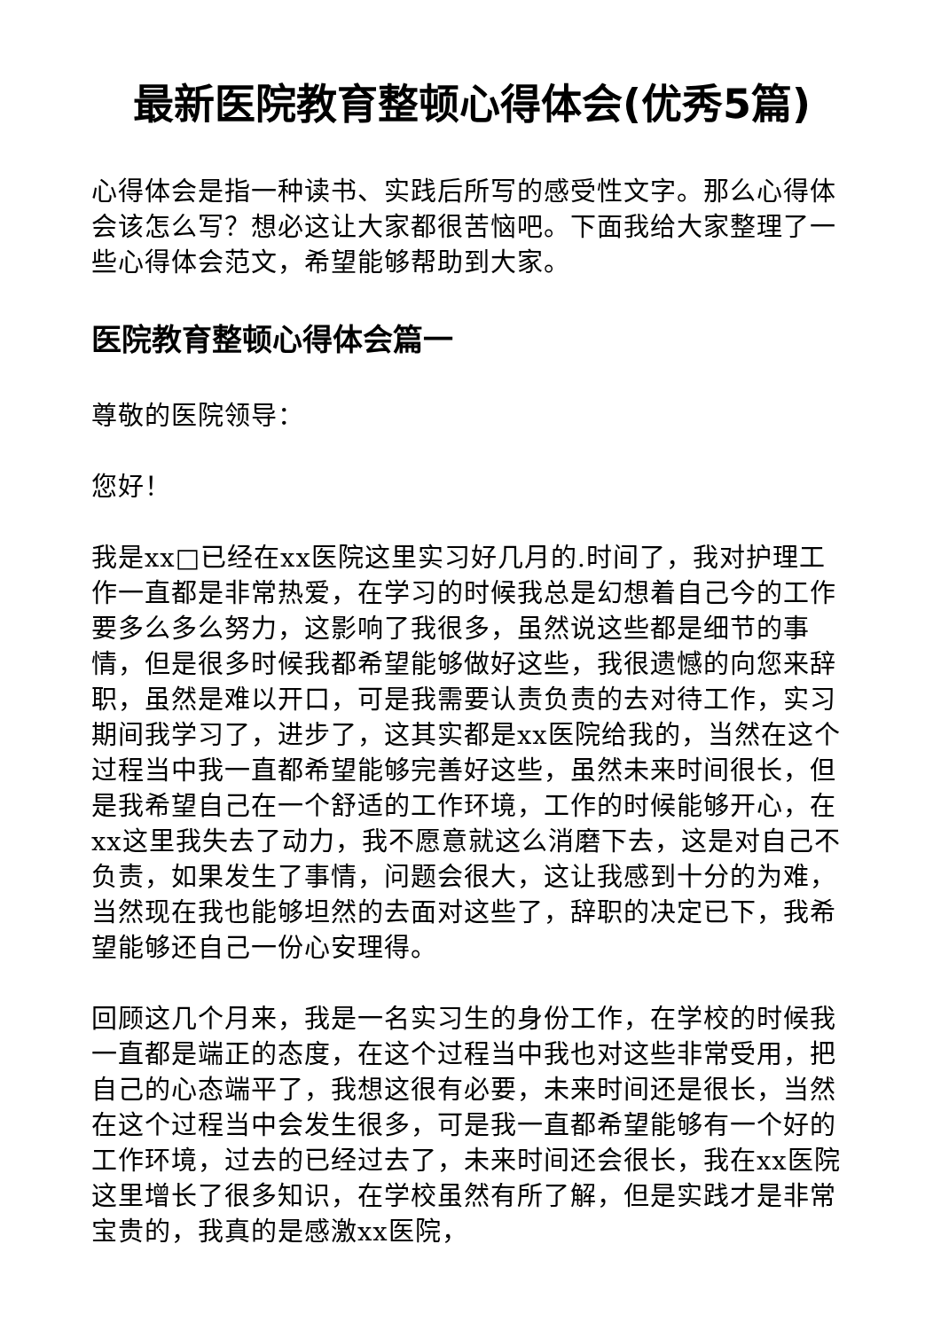最新医院教育整顿心得体会(优秀5篇)
心得体会是指一种读书、实践后所写的感受性文字。那么心得体会该怎么写？想必这让大家都很苦恼吧。下面我给大家整理了一些心得体会范文，希望能够帮助到大家。
医院教育整顿心得体会篇一
尊敬的医院领导：
您好！
我是xx□已经在xx医院这里实习好几月的.时间了，我对护理工作一直都是非常热爱，在学习的时候我总是幻想着自己今的工作要多么多么努力，这影响了我很多，虽然说这些都是细节的事情，但是很多时候我都希望能够做好这些，我很遗憾的向您来辞职，虽然是难以开口，可是我需要认责负责的去对待工作，实习期间我学习了，进步了，这其实都是xx医院给我的，当然在这个过程当中我一直都希望能够完善好这些，虽然未来时间很长，但是我希望自己在一个舒适的工作环境，工作的时候能够开心，在xx这里我失去了动力，我不愿意就这么消磨下去，这是对自己不负责，如果发生了事情，问题会很大，这让我感到十分的为难，当然现在我也能够坦然的去面对这些了，辞职的决定已下，我希望能够还自己一份心安理得。
回顾这几个月来，我是一名实习生的身份工作，在学校的时候我一直都是端正的态度，在这个过程当中我也对这些非常受用，把自己的心态端平了，我想这很有必要，未来时间还是很长，当然在这个过程当中会发生很多，可是我一直都希望能够有一个好的工作环境，过去的已经过去了，未来时间还会很长，我在xx医院这里增长了很多知识，在学校虽然有所了解，但是实践才是非常宝贵的，我真的是感激xx医院，